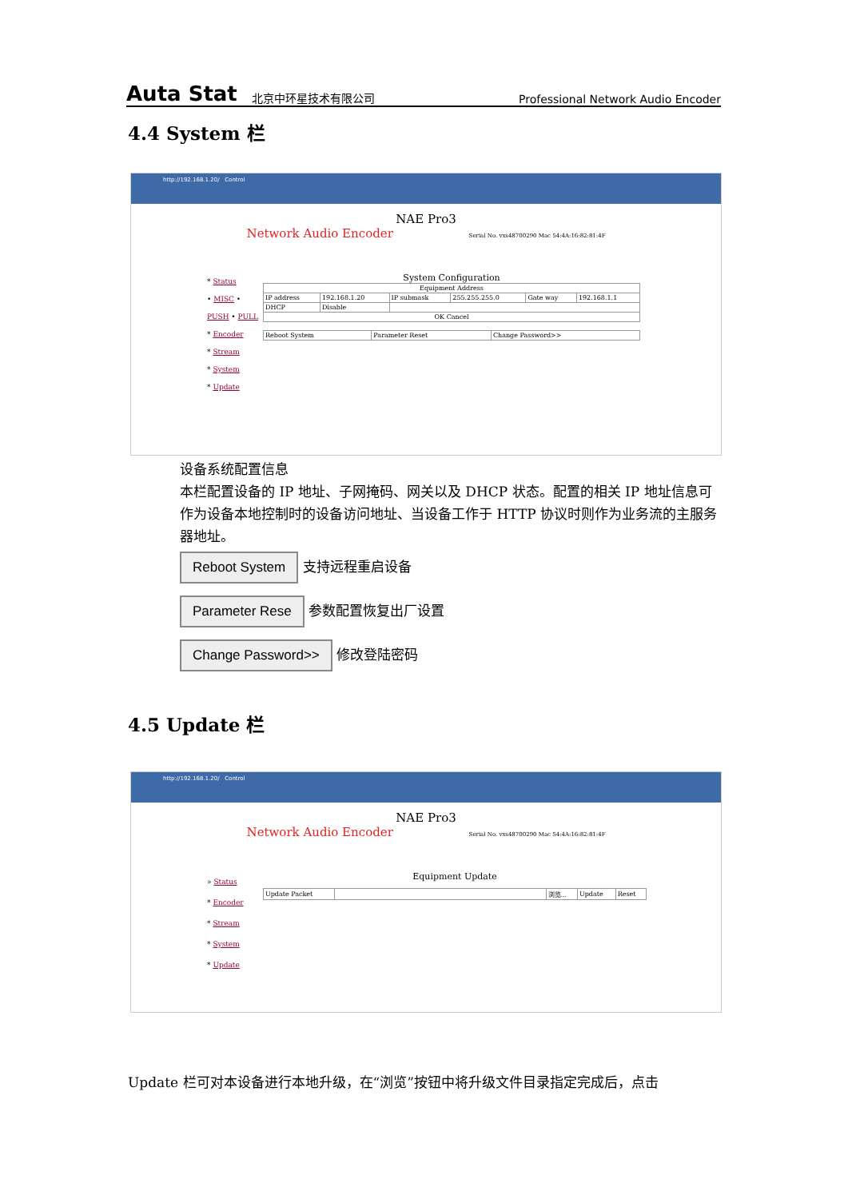Auta Stat 北京中环星技术有限公司 Professional Network Audio Encoder
4.4 System 栏
http://192.168.1.20/ Control
NAE Pro3
Network Audio Encoder Serial No. vxs48700290 Mac 54:4A:16:82:81:4F
* Status
• MISC • PUSH • PULL
* Encoder
* Stream
* System
* Update
System Configuration
| Equipment Address | | | | | |
| IP address | 192.168.1.20 | IP submask | 255.255.255.0 | Gate way | 192.168.1.1 |
| DHCP | Disable | | | | |
| OK Cancel | | | | | |
| Reboot System | Parameter Reset | Change Password>> |
设备系统配置信息
本栏配置设备的 IP 地址、子网掩码、网关以及 DHCP 状态。配置的相关 IP 地址信息可作为设备本地控制时的设备访问地址、当设备工作于 HTTP 协议时则作为业务流的主服务器地址。
Reboot System 支持远程重启设备
Parameter Rese 参数配置恢复出厂设置
Change Password>> 修改登陆密码
4.5 Update 栏
http://192.168.1.20/ Control
NAE Pro3
Network Audio Encoder Serial No. vxs48700290 Mac 54:4A:16:82:81:4F
» Status
* Encoder
* Stream
* System
* Update
Equipment Update
| Update Packet | | 浏览... | Update | Reset |
Update 栏可对本设备进行本地升级，在“浏览”按钮中将升级文件目录指定完成后，点击